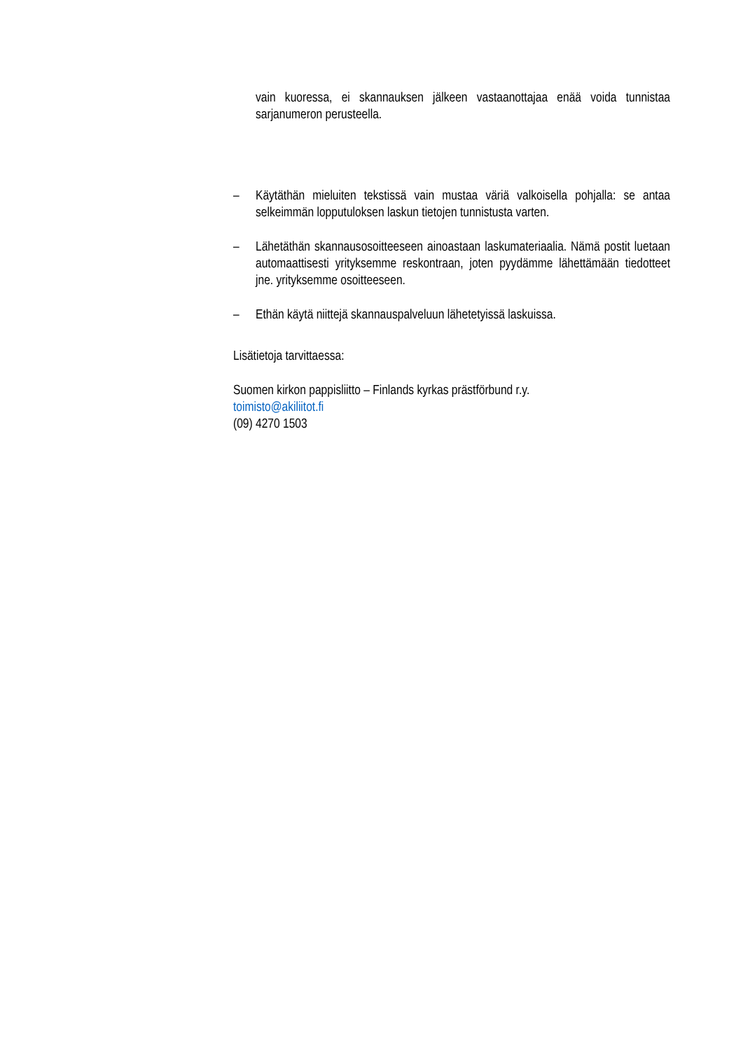vain kuoressa, ei skannauksen jälkeen vastaanottajaa enää voida tunnistaa sarjanumeron perusteella.
– Käytäthän mieluiten tekstissä vain mustaa väriä valkoisella pohjalla: se antaa selkeimmän lopputuloksen laskun tietojen tunnistusta varten.
– Lähetäthän skannausosoitteeseen ainoastaan laskumateriaalia. Nämä postit luetaan automaattisesti yrityksemme reskontraan, joten pyydämme lähettämään tiedotteet jne. yrityksemme osoitteeseen.
– Ethän käytä niittejä skannauspalveluun lähetetyissä laskuissa.
Lisätietoja tarvittaessa:
Suomen kirkon pappisliitto – Finlands kyrkas prästförbund r.y.
toimisto@akiliitot.fi
(09) 4270 1503